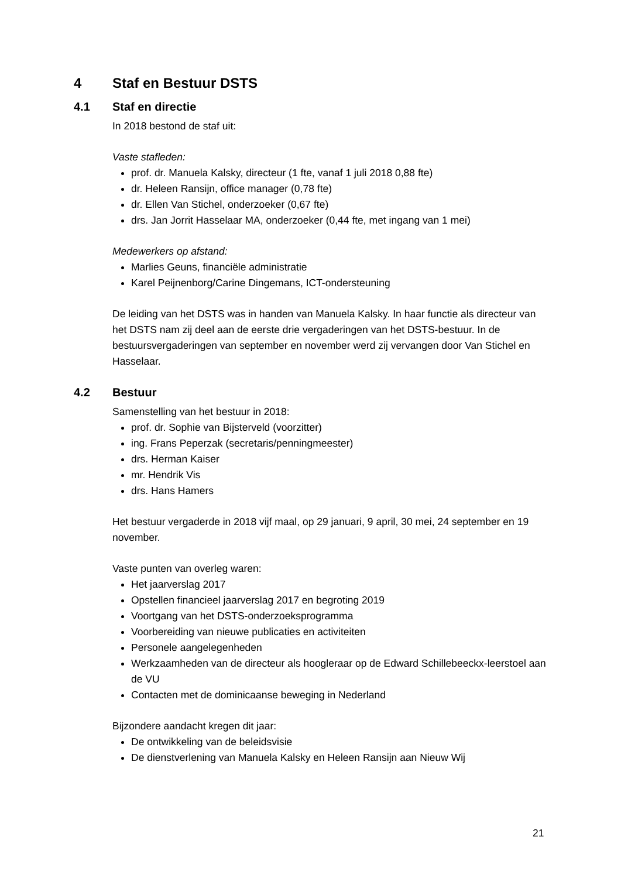4 Staf en Bestuur DSTS
4.1 Staf en directie
In 2018 bestond de staf uit:
Vaste stafleden:
prof. dr. Manuela Kalsky, directeur (1 fte, vanaf 1 juli 2018 0,88 fte)
dr. Heleen Ransijn, office manager (0,78 fte)
dr. Ellen Van Stichel, onderzoeker (0,67 fte)
drs. Jan Jorrit Hasselaar MA, onderzoeker (0,44 fte, met ingang van 1 mei)
Medewerkers op afstand:
Marlies Geuns, financiële administratie
Karel Peijnenborg/Carine Dingemans, ICT-ondersteuning
De leiding van het DSTS was in handen van Manuela Kalsky. In haar functie als directeur van het DSTS nam zij deel aan de eerste drie vergaderingen van het DSTS-bestuur. In de bestuursvergaderingen van september en november werd zij vervangen door Van Stichel en Hasselaar.
4.2 Bestuur
Samenstelling van het bestuur in 2018:
prof. dr. Sophie van Bijsterveld (voorzitter)
ing. Frans Peperzak (secretaris/penningmeester)
drs. Herman Kaiser
mr. Hendrik Vis
drs. Hans Hamers
Het bestuur vergaderde in 2018 vijf maal, op 29 januari, 9 april, 30 mei, 24 september en 19 november.
Vaste punten van overleg waren:
Het jaarverslag 2017
Opstellen financieel jaarverslag 2017 en begroting 2019
Voortgang van het DSTS-onderzoeksprogramma
Voorbereiding van nieuwe publicaties en activiteiten
Personele aangelegenheden
Werkzaamheden van de directeur als hoogleraar op de Edward Schillebeeckx-leerstoel aan de VU
Contacten met de dominicaanse beweging in Nederland
Bijzondere aandacht kregen dit jaar:
De ontwikkeling van de beleidsvisie
De dienstverlening van Manuela Kalsky en Heleen Ransijn aan Nieuw Wij
21